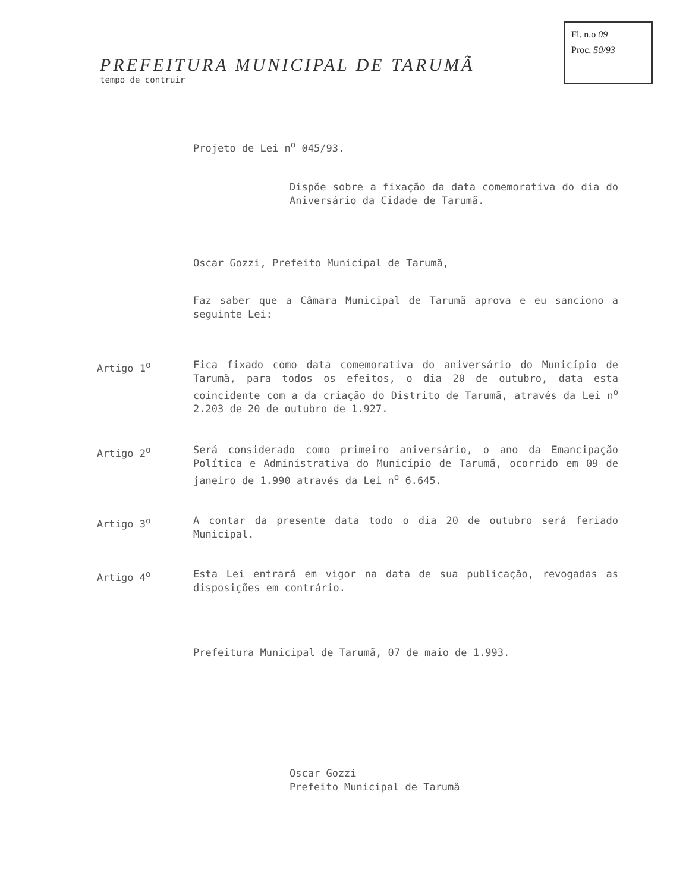Fl. n.o 09
Proc. 50/93
PREFEITURA MUNICIPAL DE TARUMÃ
tempo de contruir
Projeto de Lei n<sup>o</sup> 045/93.
Dispõe sobre a fixação da data comemorativa do dia do Aniversário da Cidade de Tarumã.
Oscar Gozzi, Prefeito Municipal de Tarumã,
Faz saber que a Câmara Municipal de Tarumã aprova e eu sanciono a seguinte Lei:
Artigo 1<sup>o</sup> Fica fixado como data comemorativa do aniversário do Município de Tarumã, para todos os efeitos, o dia 20 de outubro, data esta coincidente com a da criação do Distrito de Tarumã, através da Lei n<sup>o</sup> 2.203 de 20 de outubro de 1.927.
Artigo 2<sup>o</sup> Será considerado como primeiro aniversário, o ano da Emancipação Política e Administrativa do Município de Tarumã, ocorrido em 09 de janeiro de 1.990 através da Lei n<sup>o</sup> 6.645.
Artigo 3<sup>o</sup> A contar da presente data todo o dia 20 de outubro será feriado Municipal.
Artigo 4<sup>o</sup> Esta Lei entrará em vigor na data de sua publicação, revogadas as disposições em contrário.
Prefeitura Municipal de Tarumã, 07 de maio de 1.993.
Oscar Gozzi
Prefeito Municipal de Tarumã